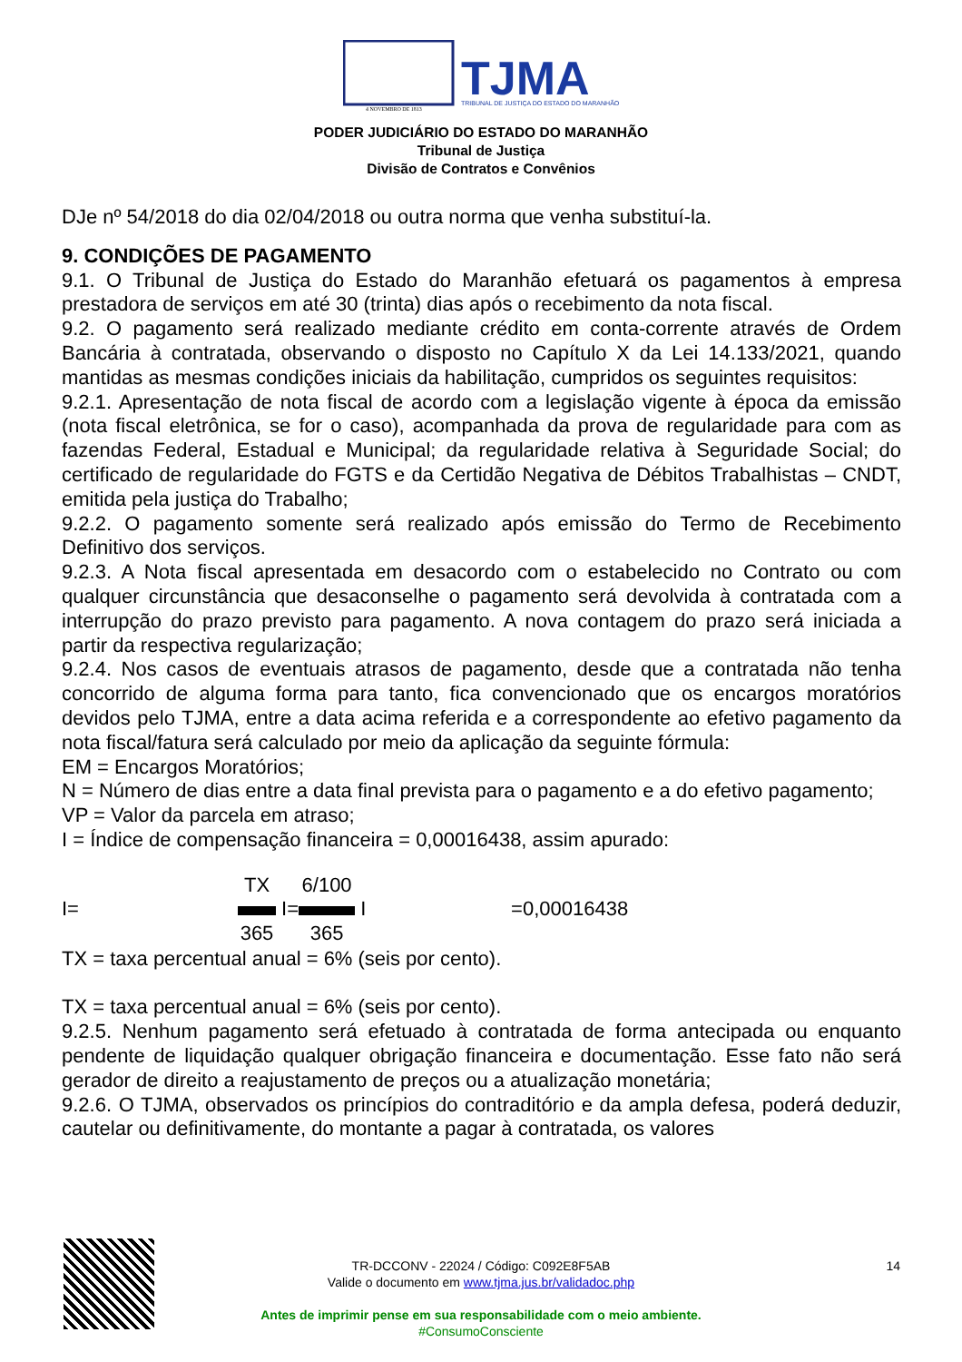TJMA
TRIBUNAL DE JUSTIÇA DO ESTADO DO MARANHÃO
4 NOVEMBRO DE 1813
PODER JUDICIÁRIO DO ESTADO DO MARANHÃO
Tribunal de Justiça
Divisão de Contratos e Convênios
DJe nº 54/2018 do dia 02/04/2018 ou outra norma que venha substituí-la.
9. CONDIÇÕES DE PAGAMENTO
9.1. O Tribunal de Justiça do Estado do Maranhão efetuará os pagamentos à empresa prestadora de serviços em até 30 (trinta) dias após o recebimento da nota fiscal.
9.2. O pagamento será realizado mediante crédito em conta-corrente através de Ordem Bancária à contratada, observando o disposto no Capítulo X da Lei 14.133/2021, quando mantidas as mesmas condições iniciais da habilitação, cumpridos os seguintes requisitos:
9.2.1. Apresentação de nota fiscal de acordo com a legislação vigente à época da emissão (nota fiscal eletrônica, se for o caso), acompanhada da prova de regularidade para com as fazendas Federal, Estadual e Municipal; da regularidade relativa à Seguridade Social; do certificado de regularidade do FGTS e da Certidão Negativa de Débitos Trabalhistas – CNDT, emitida pela justiça do Trabalho;
9.2.2. O pagamento somente será realizado após emissão do Termo de Recebimento Definitivo dos serviços.
9.2.3. A Nota fiscal apresentada em desacordo com o estabelecido no Contrato ou com qualquer circunstância que desaconselhe o pagamento será devolvida à contratada com a interrupção do prazo previsto para pagamento. A nova contagem do prazo será iniciada a partir da respectiva regularização;
9.2.4. Nos casos de eventuais atrasos de pagamento, desde que a contratada não tenha concorrido de alguma forma para tanto, fica convencionado que os encargos moratórios devidos pelo TJMA, entre a data acima referida e a correspondente ao efetivo pagamento da nota fiscal/fatura será calculado por meio da aplicação da seguinte fórmula:
EM = Encargos Moratórios;
N = Número de dias entre a data final prevista para o pagamento e a do efetivo pagamento;
VP = Valor da parcela em atraso;
I = Índice de compensação financeira = 0,00016438, assim apurado:
I= TX
365 I= 6/100
365 I =0,00016438
TX = taxa percentual anual = 6% (seis por cento).
TX = taxa percentual anual = 6% (seis por cento).
9.2.5. Nenhum pagamento será efetuado à contratada de forma antecipada ou enquanto pendente de liquidação qualquer obrigação financeira e documentação. Esse fato não será gerador de direito a reajustamento de preços ou a atualização monetária;
9.2.6. O TJMA, observados os princípios do contraditório e da ampla defesa, poderá deduzir, cautelar ou definitivamente, do montante a pagar à contratada, os valores
TR-DCCONV - 22024 / Código: C092E8F5AB 14
Valide o documento em www.tjma.jus.br/validadoc.php
Antes de imprimir pense em sua responsabilidade com o meio ambiente.
#ConsumoConsciente